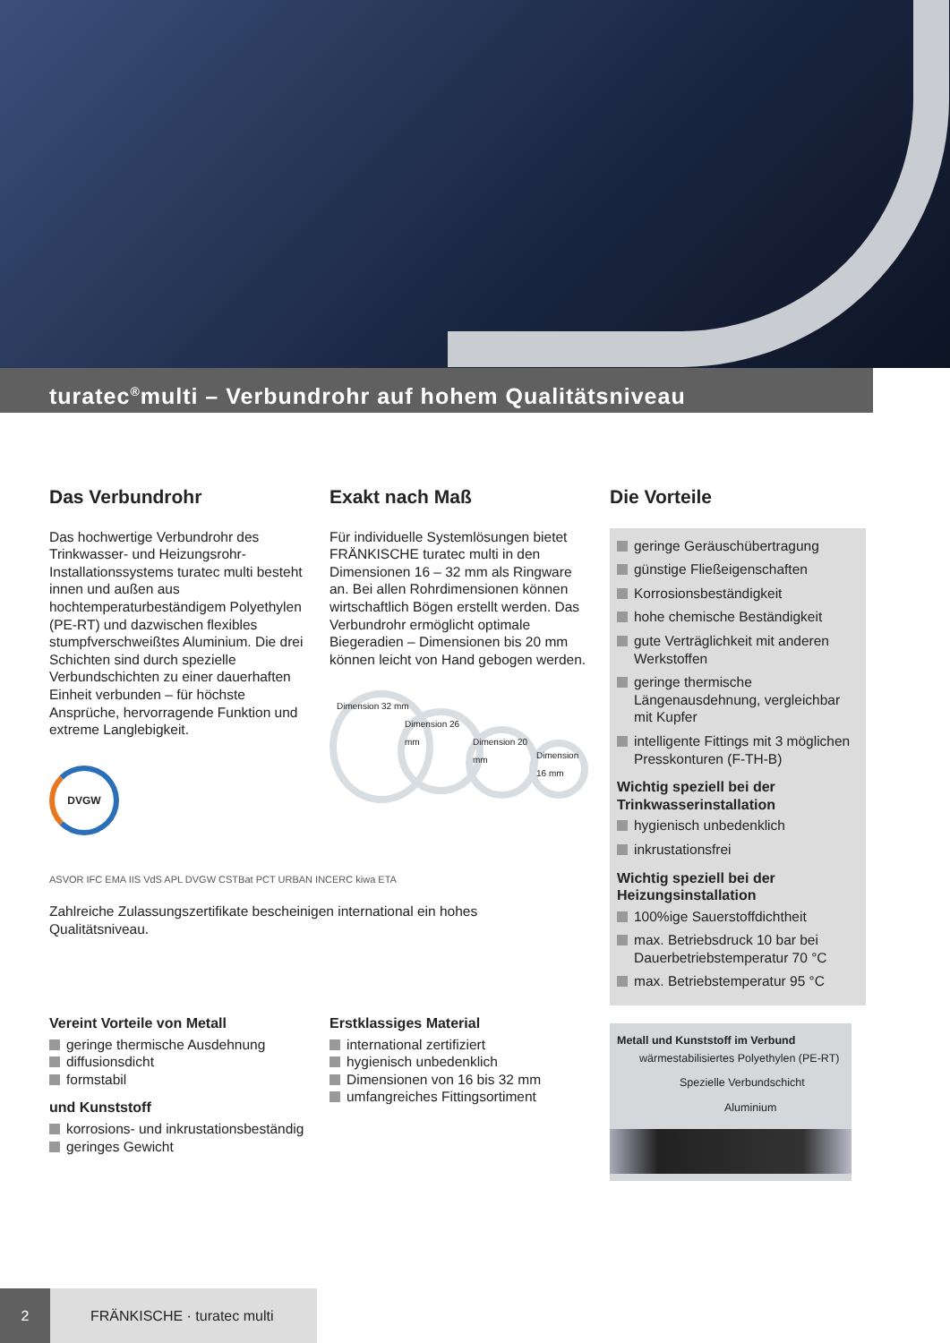turatec<sup>®</sup>multi – Verbundrohr auf hohem Qualitätsniveau
Das Verbundrohr
Das hochwertige Verbundrohr des Trinkwasser- und Heizungsrohr-Installationssystems turatec multi besteht innen und außen aus hochtemperaturbeständigem Polyethylen (PE-RT) und dazwischen flexibles stumpfverschweißtes Aluminium. Die drei Schichten sind durch spezielle Verbundschichten zu einer dauerhaften Einheit verbunden – für höchste Ansprüche, hervorragende Funktion und extreme Langlebigkeit.
DVGW
ASVOR IFC EMA IIS VdS APL DVGW CSTBat PCT URBAN INCERC kiwa ETA
Zahlreiche Zulassungszertifikate bescheinigen international ein hohes Qualitätsniveau.
Exakt nach Maß
Für individuelle Systemlösungen bietet FRÄNKISCHE turatec multi in den Dimensionen 16 – 32 mm als Ringware an. Bei allen Rohrdimensionen können wirtschaftlich Bögen erstellt werden. Das Verbundrohr ermöglicht optimale Biegeradien – Dimensionen bis 20 mm können leicht von Hand gebogen werden.
Dimension 32 mm
Dimension 26 mm
Dimension 20 mm
Dimension 16 mm
Die Vorteile
geringe Geräuschübertragung
günstige Fließeigenschaften
Korrosionsbeständigkeit
hohe chemische Beständigkeit
gute Verträglichkeit mit anderen Werkstoffen
geringe thermische Längenausdehnung, vergleichbar mit Kupfer
intelligente Fittings mit 3 möglichen Presskonturen (F-TH-B)
Wichtig speziell bei der Trinkwasserinstallation
hygienisch unbedenklich
inkrustationsfrei
Wichtig speziell bei der Heizungsinstallation
100%ige Sauerstoffdichtheit
max. Betriebsdruck 10 bar bei Dauerbetriebstemperatur 70 °C
max. Betriebstemperatur 95 °C
Metall und Kunststoff im Verbund
wärmestabilisiertes Polyethylen (PE-RT)
Spezielle Verbundschicht
Aluminium
Vereint Vorteile von Metall
geringe thermische Ausdehnung
diffusionsdicht
formstabil
und Kunststoff
korrosions- und inkrustationsbeständig
geringes Gewicht
Erstklassiges Material
international zertifiziert
hygienisch unbedenklich
Dimensionen von 16 bis 32 mm
umfangreiches Fittingsortiment
2 FRÄNKISCHE · turatec multi